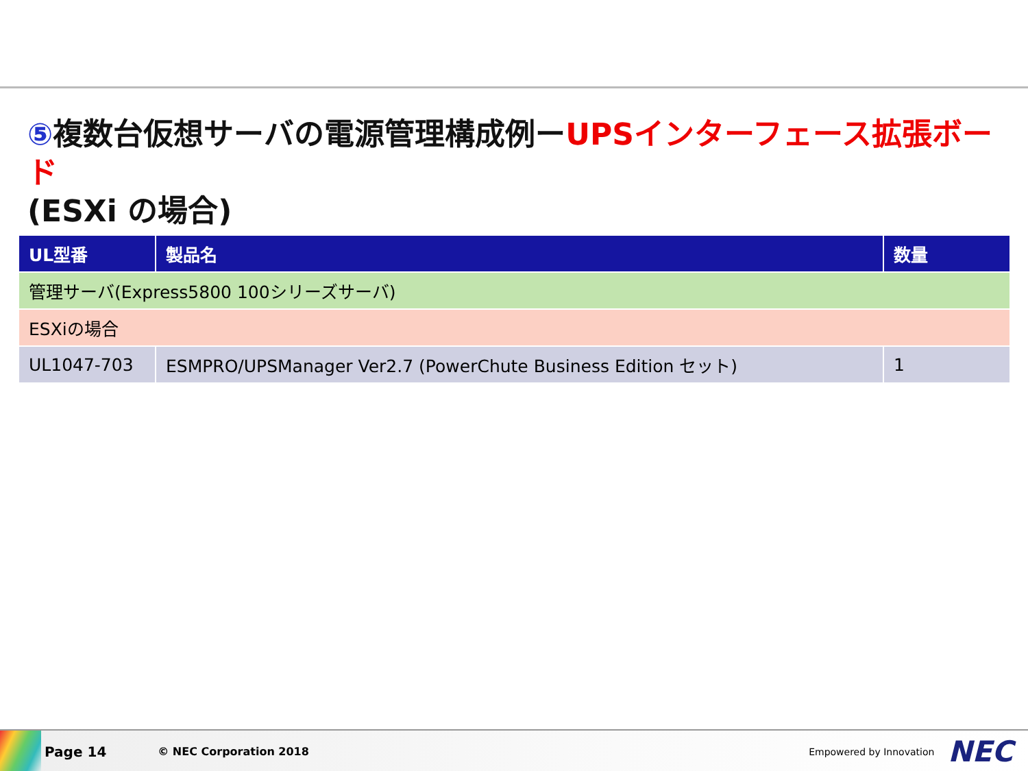⑤複数台仮想サーバの電源管理構成例ーUPSインターフェース拡張ボード
(ESXi の場合)
| UL型番 | 製品名 | 数量 |
| --- | --- | --- |
| 管理サーバ(Express5800 100シリーズサーバ) | | |
| ESXiの場合 | | |
| UL1047-703 | ESMPRO/UPSManager Ver2.7 (PowerChute Business Edition セット) | 1 |
Page 14 © NEC Corporation 2018 Empowered by Innovation NEC